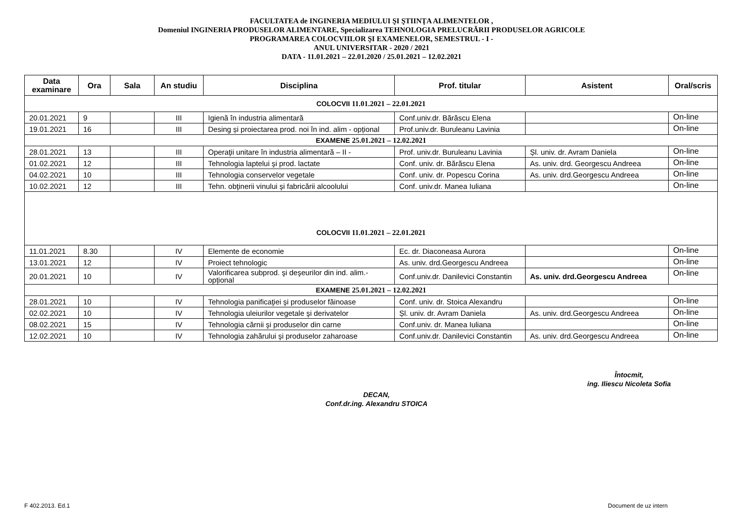FACULTATEA de INGINERIA MEDIULUI ŞI ŞTIINŢA ALIMENTELOR ,
Domeniul INGINERIA PRODUSELOR ALIMENTARE, Specializarea TEHNOLOGIA PRELUCRĂRII PRODUSELOR AGRICOLE
PROGRAMAREA COLOCVIILOR ŞI EXAMENELOR, SEMESTRUL - I -
ANUL UNIVERSITAR - 2020 / 2021
DATA - 11.01.2021 – 22.01.2020 / 25.01.2021 – 12.02.2021
| Data examinare | Ora | Sala | An studiu | Disciplina | Prof. titular | Asistent | Oral/scris |
| --- | --- | --- | --- | --- | --- | --- | --- |
| COLOCVII 11.01.2021 – 22.01.2021 | | | | | | | |
| 20.01.2021 | 9 | | III | Igienă în industria alimentară | Conf.univ.dr. Bărăscu Elena | | On-line |
| 19.01.2021 | 16 | | III | Desing și proiectarea prod. noi în ind. alim - opțional | Prof.univ.dr. Buruleanu Lavinia | | On-line |
| EXAMENE 25.01.2021 – 12.02.2021 | | | | | | | |
| 28.01.2021 | 13 | | III | Operaţii unitare în industria alimentară – II - | Prof. univ.dr. Buruleanu Lavinia | Șl. univ. dr. Avram Daniela | On-line |
| 01.02.2021 | 12 | | III | Tehnologia laptelui şi prod. lactate | Conf. univ. dr. Bărăscu Elena | As. univ. drd. Georgescu Andreea | On-line |
| 04.02.2021 | 10 | | III | Tehnologia conservelor vegetale | Conf. univ. dr. Popescu Corina | As. univ. drd.Georgescu Andreea | On-line |
| 10.02.2021 | 12 | | III | Tehn. obţinerii vinului şi fabricării alcoolului | Conf. univ.dr. Manea Iuliana | | On-line |
| COLOCVII 11.01.2021 – 22.01.2021 | | | | | | | |
| 11.01.2021 | 8.30 | | IV | Elemente de economie | Ec. dr. Diaconeasa Aurora | | On-line |
| 13.01.2021 | 12 | | IV | Proiect tehnologic | As. univ. drd.Georgescu Andreea | | On-line |
| 20.01.2021 | 10 | | IV | Valorificarea subprod. şi deşeurilor din ind. alim.-opțional | Conf.univ.dr. Danilevici Constantin | As. univ. drd.Georgescu Andreea | On-line |
| EXAMENE 25.01.2021 – 12.02.2021 | | | | | | | |
| 28.01.2021 | 10 | | IV | Tehnologia panificaţiei şi produselor făinoase | Conf. univ. dr. Stoica Alexandru | | On-line |
| 02.02.2021 | 10 | | IV | Tehnologia uleiurilor vegetale şi derivatelor | Șl. univ. dr. Avram Daniela | As. univ. drd.Georgescu Andreea | On-line |
| 08.02.2021 | 15 | | IV | Tehnologia cărnii şi produselor din carne | Conf.univ. dr. Manea Iuliana | | On-line |
| 12.02.2021 | 10 | | IV | Tehnologia zahărului şi produselor zaharoase | Conf.univ.dr. Danilevici Constantin | As. univ. drd.Georgescu Andreea | On-line |
Întocmit,
ing. Iliescu Nicoleta Sofia
DECAN,
Conf.dr.ing. Alexandru STOICA
F 402.2013. Ed.1 Document de uz intern